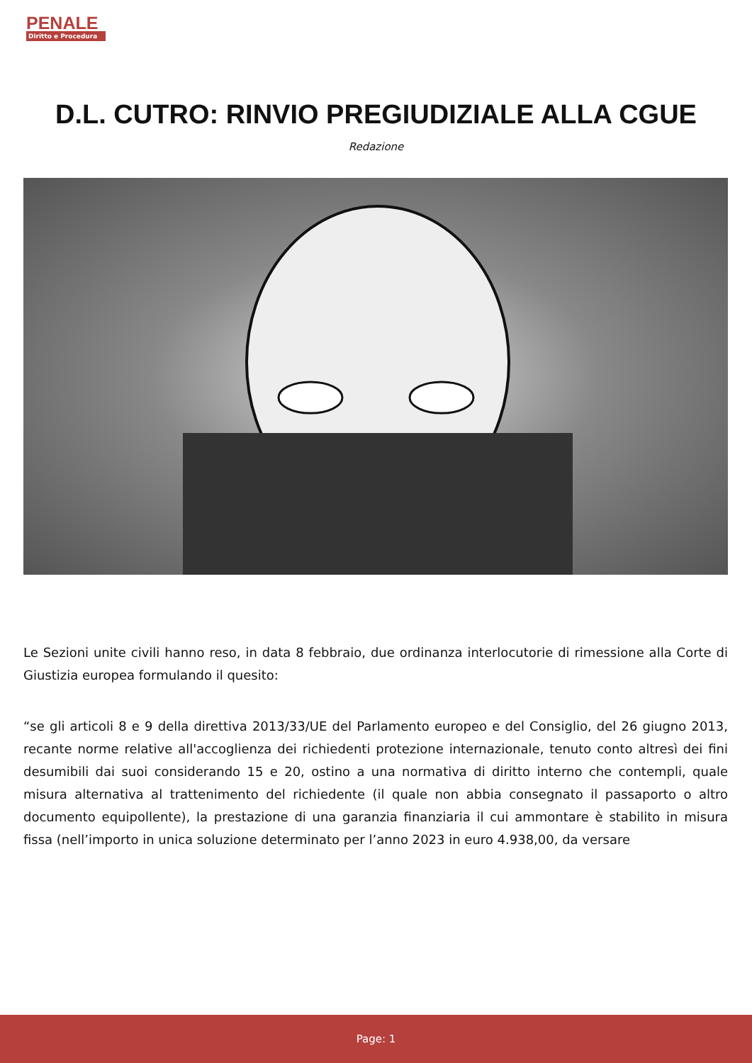PENALE
Diritto e Procedura
D.L. CUTRO: RINVIO PREGIUDIZIALE ALLA CGUE
Redazione
Le Sezioni unite civili hanno reso, in data 8 febbraio, due ordinanza interlocutorie di rimessione alla Corte di Giustizia europea formulando il quesito:
“se gli articoli 8 e 9 della direttiva 2013/33/UE del Parlamento europeo e del Consiglio, del 26 giugno 2013, recante norme relative all'accoglienza dei richiedenti protezione internazionale, tenuto conto altresì dei fini desumibili dai suoi considerando 15 e 20, ostino a una normativa di diritto interno che contempli, quale misura alternativa al trattenimento del richiedente (il quale non abbia consegnato il passaporto o altro documento equipollente), la prestazione di una garanzia finanziaria il cui ammontare è stabilito in misura fissa (nell’importo in unica soluzione determinato per l’anno 2023 in euro 4.938,00, da versare
Page: 1